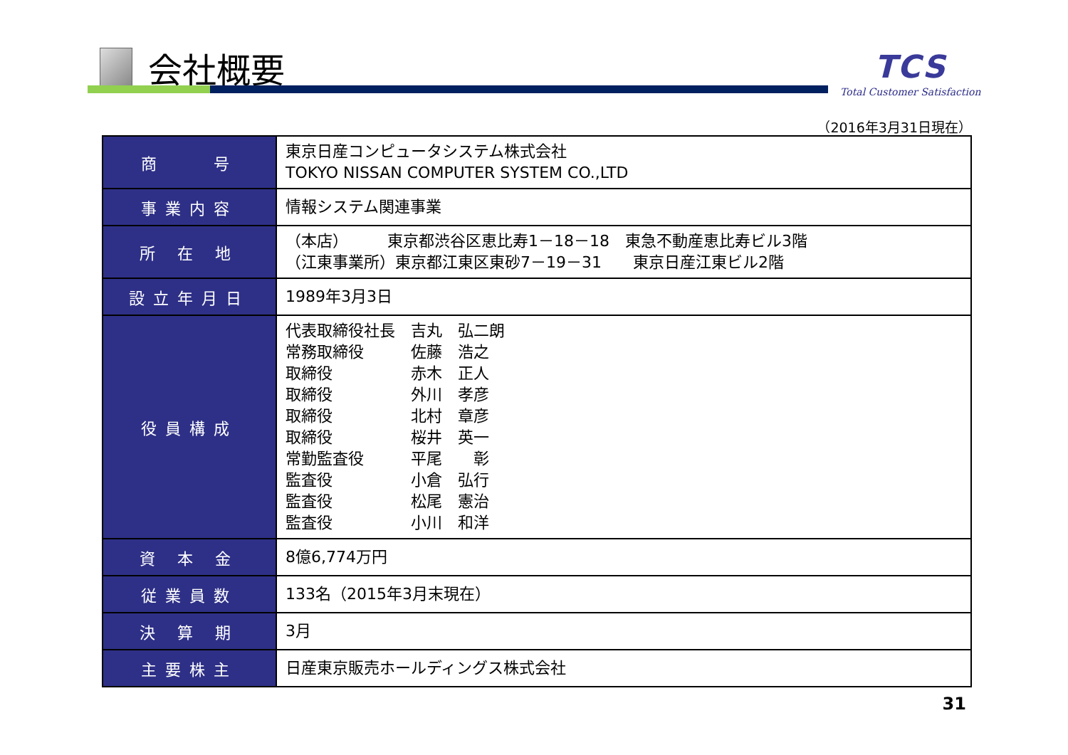会社概要
TCS
Total Customer Satisfaction
（2016年3月31日現在）
| 商 号 | 東京日産コンピュータシステム株式会社 TOKYO NISSAN COMPUTER SYSTEM CO.,LTD |
| 事業内容 | 情報システム関連事業 |
| 所 在 地 | （本店） 東京都渋谷区恵比寿1－18－18 東急不動産恵比寿ビル3階 （江東事業所）東京都江東区東砂7－19－31 東京日産江東ビル2階 |
| 設立年月日 | 1989年3月3日 |
| 役員構成 | 代表取締役社長 吉丸 弘二朗 常務取締役 佐藤 浩之 取締役 赤木 正人 取締役 外川 孝彦 取締役 北村 章彦 取締役 桜井 英一 常勤監査役 平尾 彰 監査役 小倉 弘行 監査役 松尾 憲治 監査役 小川 和洋 |
| 資 本 金 | 8億6,774万円 |
| 従業員数 | 133名（2015年3月末現在） |
| 決 算 期 | 3月 |
| 主要株主 | 日産東京販売ホールディングス株式会社 |
31